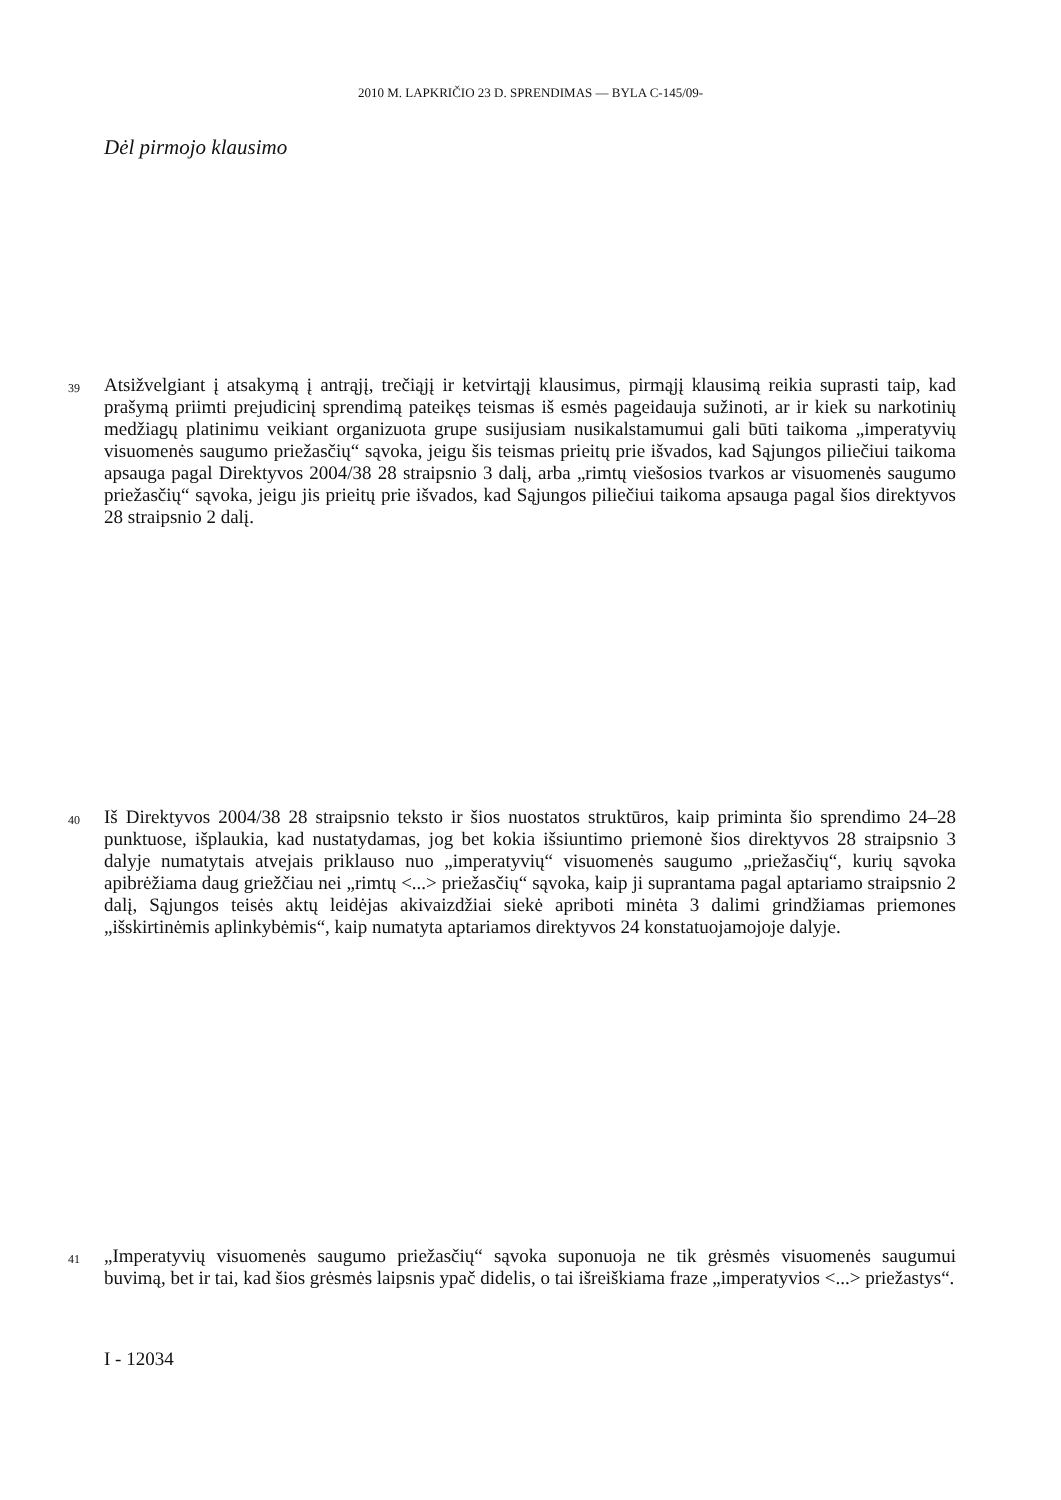2010 M. LAPKRIČIO 23 D. SPRENDIMAS — BYLA C-145/09-
Dėl pirmojo klausimo
39 Atsižvelgiant į atsakymą į antrąjį, trečiąjį ir ketvirtąjį klausimus, pirmąjį klausimą reikia suprasti taip, kad prašymą priimti prejudicinį sprendimą pateikęs teismas iš esmės pageidauja sužinoti, ar ir kiek su narkotinių medžiagų platinimu veikiant organizuota grupe susijusiam nusikalstamumui gali būti taikoma „imperatyvių visuomenės saugumo priežasčių“ sąvoka, jeigu šis teismas prieitų prie išvados, kad Sąjungos piliečiui taikoma apsauga pagal Direktyvos 2004/38 28 straipsnio 3 dalį, arba „rimtų viešosios tvarkos ar visuomenės saugumo priežasčių“ sąvoka, jeigu jis prieitų prie išvados, kad Sąjungos piliečiui taikoma apsauga pagal šios direktyvos 28 straipsnio 2 dalį.
40 Iš Direktyvos 2004/38 28 straipsnio teksto ir šios nuostatos struktūros, kaip priminta šio sprendimo 24–28 punktuose, išplaukia, kad nustatydamas, jog bet kokia išsiuntimo priemonė šios direktyvos 28 straipsnio 3 dalyje numatytais atvejais priklauso nuo „imperatyvių“ visuomenės saugumo „priežasčių“, kurių sąvoka apibrėžiama daug griežčiau nei „rimtų <...> priežasčių“ sąvoka, kaip ji suprantama pagal aptariamo straipsnio 2 dalį, Sąjungos teisės aktų leidėjas akivaizdžiai siekė apriboti minėta 3 dalimi grindžiamas priemones „išskirtinėmis aplinkybėmis“, kaip numatyta aptariamos direktyvos 24 konstatuojamojoje dalyje.
41 „Imperatyvių visuomenės saugumo priežasčių“ sąvoka suponuoja ne tik grėsmės visuomenės saugumui buvimą, bet ir tai, kad šios grėsmės laipsnis ypač didelis, o tai išreiškiama fraze „imperatyvios <...> priežastys“.
I - 12034